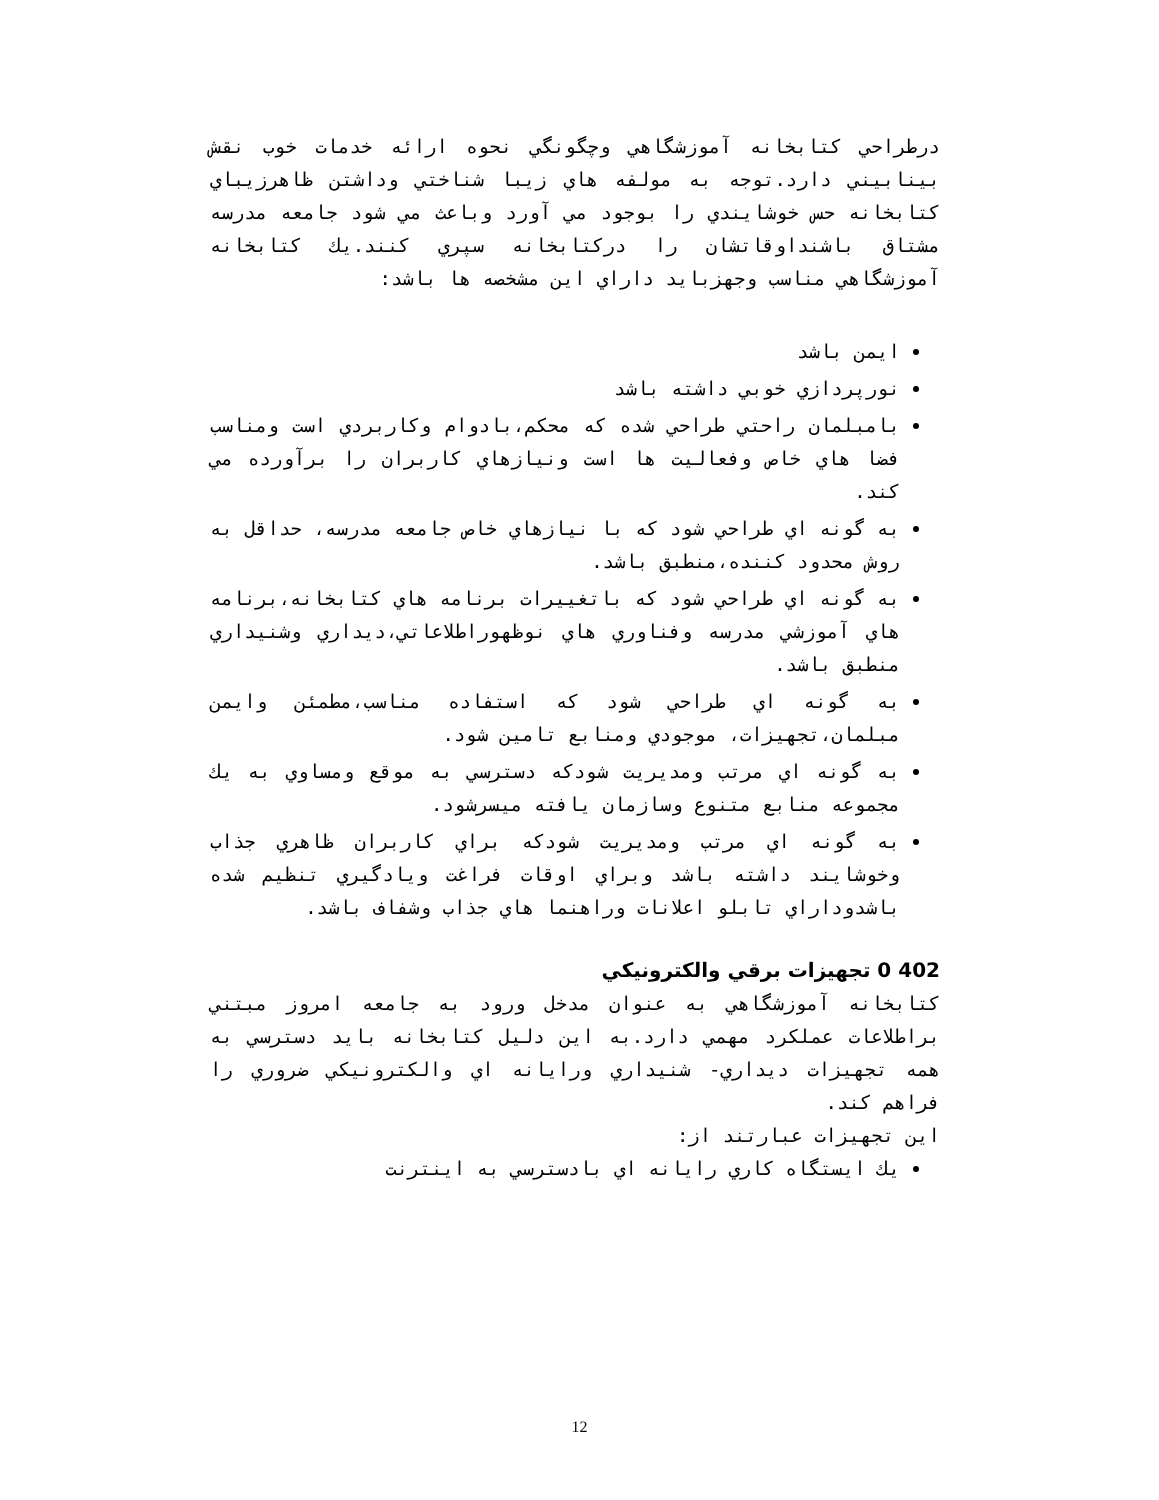درطراحي كتابخانه آموزشگاهي وچگونگي نحوه ارائه خدمات خوب نقش بينابيني دارد.توجه به مولفه هاي زيبا شناختي وداشتن ظاهرزيباي كتابخانه حس خوشايندي را بوجود مي آورد وباعث مي شود جامعه مدرسه مشتاق باشنداوقاتشان را دركتابخانه سپري كنند.يك كتابخانه آموزشگاهي مناسب وجهزبايد داراي اين مشخصه ها باشد:
ايمن باشد
نورپردازي خوبي داشته باشد
بامبلمان راحتي طراحي شده كه محكم،بادوام وكاربردي است ومناسب فضا هاي خاص وفعاليت ها است ونيازهاي كاربران را برآورده مي كند.
به گونه اي طراحي شود كه با نيازهاي خاص جامعه مدرسه، حداقل به روش محدود كننده،منطبق باشد.
به گونه اي طراحي شود كه باتغييرات برنامه هاي كتابخانه،برنامه هاي آموزشي مدرسه وفناوري هاي نوظهوراطلاعاتي،ديداري وشنيداري منطبق باشد.
به گونه اي طراحي شود كه استفاده مناسب،مطمئن وايمن مبلمان،تجهيزات، موجودي ومنابع تامين شود.
به گونه اي مرتب ومديريت شودكه دسترسي به موقع ومساوي به يك مجموعه منابع متنوع وسازمان يافته ميسرشود.
به گونه اي مرتب ومديريت شودكه براي كاربران ظاهري جذاب وخوشايند داشته باشد وبراي اوقات فراغت ويادگيري تنظيم شده باشدوداراي تابلو اعلانات وراهنما هاي جذاب وشفاف باشد.
402 0 تجهيزات برقي والكترونيكي
كتابخانه آموزشگاهي به عنوان مدخل ورود به جامعه امروز مبتني براطلاعات عملكرد مهمي دارد.به اين دليل كتابخانه بايد دسترسي به همه تجهيزات ديداري- شنيداري ورايانه اي والكترونيكي ضروري را فراهم كند.
اين تجهيزات عبارتند از:
يك ايستگاه كاري رايانه اي بادسترسي به اينترنت
12